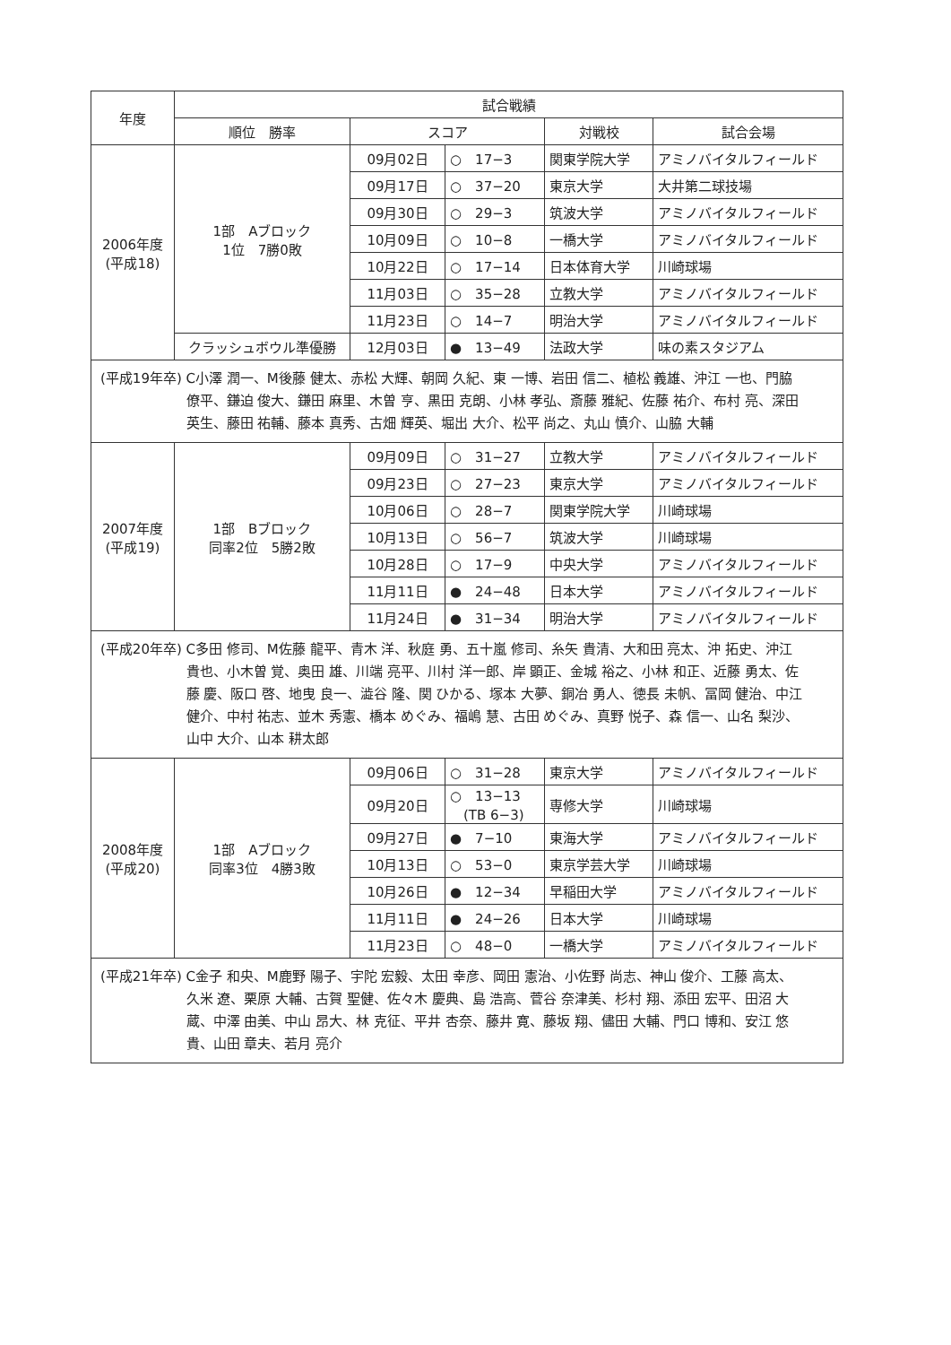| 年度 | 試合戦績 | | | | |
| --- | --- | --- | --- | --- | --- |
| | 順位 勝率 | スコア | | 対戦校 | 試合会場 |
| 2006年度 (平成18) | 1部 Aブロック 1位 7勝0敗 | 09月02日 | ○ 17−3 | 関東学院大学 | アミノバイタルフィールド |
| | | 09月17日 | ○ 37−20 | 東京大学 | 大井第二球技場 |
| | | 09月30日 | ○ 29−3 | 筑波大学 | アミノバイタルフィールド |
| | | 10月09日 | ○ 10−8 | 一橋大学 | アミノバイタルフィールド |
| | | 10月22日 | ○ 17−14 | 日本体育大学 | 川崎球場 |
| | | 11月03日 | ○ 35−28 | 立教大学 | アミノバイタルフィールド |
| | | 11月23日 | ○ 14−7 | 明治大学 | アミノバイタルフィールド |
| | クラッシュボウル準優勝 | 12月03日 | ● 13−49 | 法政大学 | 味の素スタジアム |
| (平成19年卒) C小澤 潤一、M後藤 健太、赤松 大輝、朝岡 久紀、東 一博、岩田 信二、植松 義雄、沖江 一也、門脇 僚平、鎌迫 俊大、鎌田 麻里、木曽 亨、黒田 克朗、小林 孝弘、斎藤 雅紀、佐藤 祐介、布村 亮、深田 英生、藤田 祐輔、藤本 真秀、古畑 輝英、堀出 大介、松平 尚之、丸山 慎介、山脇 大輔 | | | | | |
| 2007年度 (平成19) | 1部 Bブロック 同率2位 5勝2敗 | 09月09日 | ○ 31−27 | 立教大学 | アミノバイタルフィールド |
| | | 09月23日 | ○ 27−23 | 東京大学 | アミノバイタルフィールド |
| | | 10月06日 | ○ 28−7 | 関東学院大学 | 川崎球場 |
| | | 10月13日 | ○ 56−7 | 筑波大学 | 川崎球場 |
| | | 10月28日 | ○ 17−9 | 中央大学 | アミノバイタルフィールド |
| | | 11月11日 | ● 24−48 | 日本大学 | アミノバイタルフィールド |
| | | 11月24日 | ● 31−34 | 明治大学 | アミノバイタルフィールド |
| (平成20年卒) C多田 修司、M佐藤 龍平、青木 洋、秋庭 勇、五十嵐 修司、糸矢 貴清、大和田 亮太、沖 拓史、沖江 貴也、小木曽 覚、奥田 雄、川端 亮平、川村 洋一郎、岸 顕正、金城 裕之、小林 和正、近藤 勇太、佐藤 慶、阪口 啓、地曳 良一、澁谷 隆、関 ひかる、塚本 大夢、銅冶 勇人、徳長 未帆、冨岡 健治、中江 健介、中村 祐志、並木 秀憲、橋本 めぐみ、福嶋 慧、古田 めぐみ、真野 悦子、森 信一、山名 梨沙、山中 大介、山本 耕太郎 | | | | | |
| 2008年度 (平成20) | 1部 Aブロック 同率3位 4勝3敗 | 09月06日 | ○ 31−28 | 東京大学 | アミノバイタルフィールド |
| | | 09月20日 | ○ 13−13 (TB 6−3) | 専修大学 | 川崎球場 |
| | | 09月27日 | ● 7−10 | 東海大学 | アミノバイタルフィールド |
| | | 10月13日 | ○ 53−0 | 東京学芸大学 | 川崎球場 |
| | | 10月26日 | ● 12−34 | 早稲田大学 | アミノバイタルフィールド |
| | | 11月11日 | ● 24−26 | 日本大学 | 川崎球場 |
| | | 11月23日 | ○ 48−0 | 一橋大学 | アミノバイタルフィールド |
| (平成21年卒) C金子 和央、M鹿野 陽子、宇陀 宏毅、太田 幸彦、岡田 憲治、小佐野 尚志、神山 俊介、工藤 高太、久米 遼、栗原 大輔、古賀 聖健、佐々木 慶典、島 浩高、菅谷 奈津美、杉村 翔、添田 宏平、田沼 大蔵、中澤 由美、中山 昂大、林 克征、平井 杏奈、藤井 寛、藤坂 翔、儘田 大輔、門口 博和、安江 悠貴、山田 章夫、若月 亮介 | | | | | |